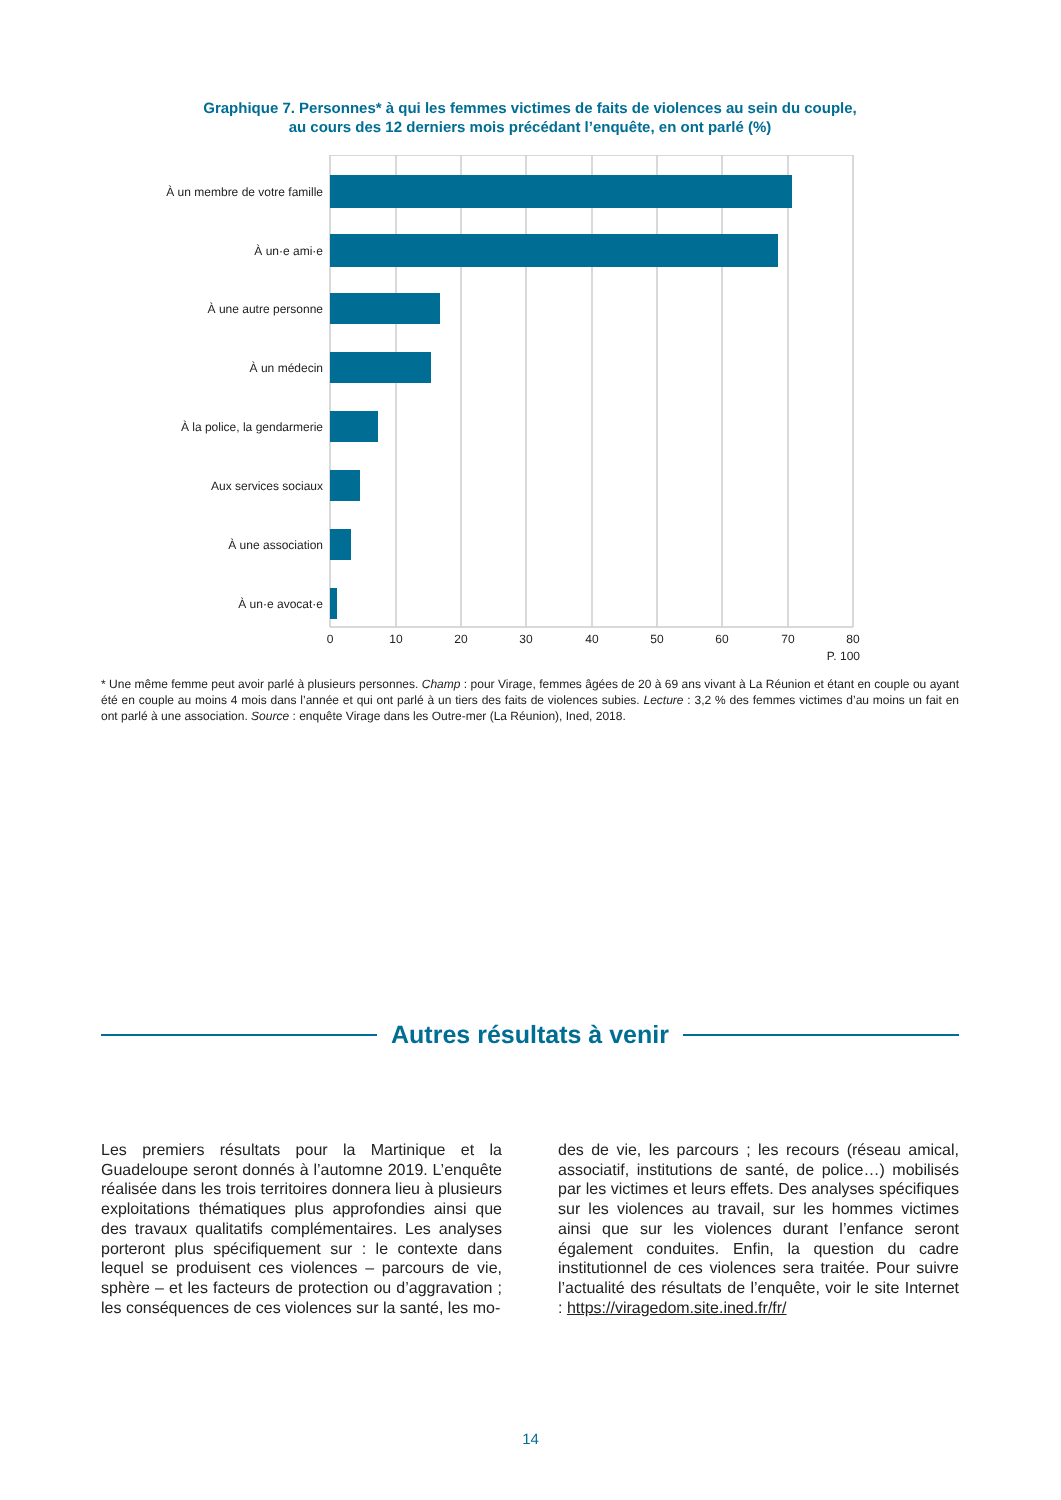Graphique 7. Personnes* à qui les femmes victimes de faits de violences au sein du couple,
au cours des 12 derniers mois précédant l’enquête, en ont parlé (%)
À un membre de votre famille
À un·e ami·e
À une autre personne
À un médecin
À la police, la gendarmerie
Aux services sociaux
À une association
À un·e avocat·e
0
10
20
30
40
50
60
70
80
P. 100
* Une même femme peut avoir parlé à plusieurs personnes. Champ : pour Virage, femmes âgées de 20 à 69 ans vivant à La Réunion et étant en couple ou ayant été en couple au moins 4 mois dans l’année et qui ont parlé à un tiers des faits de violences subies. Lecture : 3,2 % des femmes victimes d’au moins un fait en ont parlé à une association. Source : enquête Virage dans les Outre-mer (La Réunion), Ined, 2018.
Autres résultats à venir
Les premiers résultats pour la Martinique et la Guadeloupe seront donnés à l’automne 2019. L’enquête réalisée dans les trois territoires donnera lieu à plusieurs exploitations thématiques plus approfondies ainsi que des travaux qualitatifs complémentaires. Les analyses porteront plus spécifiquement sur : le contexte dans lequel se produisent ces violences – parcours de vie, sphère – et les facteurs de protection ou d’aggravation ; les conséquences de ces violences sur la santé, les mo-
des de vie, les parcours ; les recours (réseau amical, associatif, institutions de santé, de police…) mobilisés par les victimes et leurs effets. Des analyses spécifiques sur les violences au travail, sur les hommes victimes ainsi que sur les violences durant l’enfance seront également conduites. Enfin, la question du cadre institutionnel de ces violences sera traitée. Pour suivre l’actualité des résultats de l’enquête, voir le site Internet : https://viragedom.site.ined.fr/fr/
14